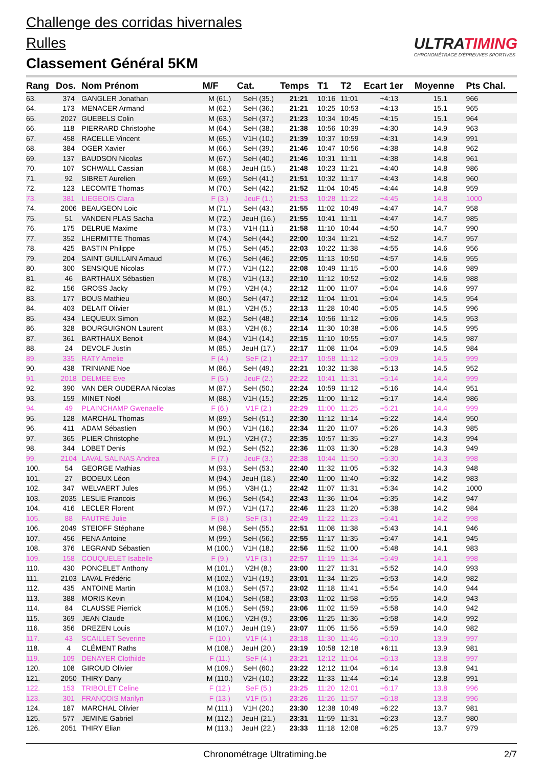Challenge des corridas hivernales
Rulles
Classement Général 5KM
ULTRATIMING
CHRONOMÉTRAGE D'ÉPREUVES SPORTIVES
| Rang | Dos. | Nom Prénom | M/F | Cat. | Temps | T1 | T2 | Ecart 1er | Moyenne | Pts Chal. |
| --- | --- | --- | --- | --- | --- | --- | --- | --- | --- | --- |
| 63. | 374 | GANGLER Jonathan | M (61.) | SeH (35.) | 21:21 | 10:16 | 11:01 | +4:13 | 15.1 | 966 |
| 64. | 173 | MENACER Armand | M (62.) | SeH (36.) | 21:21 | 10:25 | 10:53 | +4:13 | 15.1 | 965 |
| 65. | 2027 | GUEBELS Colin | M (63.) | SeH (37.) | 21:23 | 10:34 | 10:45 | +4:15 | 15.1 | 964 |
| 66. | 118 | PIERRARD Christophe | M (64.) | SeH (38.) | 21:38 | 10:56 | 10:39 | +4:30 | 14.9 | 963 |
| 67. | 458 | RACELLE Vincent | M (65.) | V1H (10.) | 21:39 | 10:37 | 10:59 | +4:31 | 14.9 | 991 |
| 68. | 384 | OGER Xavier | M (66.) | SeH (39.) | 21:46 | 10:47 | 10:56 | +4:38 | 14.8 | 962 |
| 69. | 137 | BAUDSON Nicolas | M (67.) | SeH (40.) | 21:46 | 10:31 | 11:11 | +4:38 | 14.8 | 961 |
| 70. | 107 | SCHWALL Cassian | M (68.) | JeuH (15.) | 21:48 | 10:23 | 11:21 | +4:40 | 14.8 | 986 |
| 71. | 92 | SIBRET Aurelien | M (69.) | SeH (41.) | 21:51 | 10:32 | 11:17 | +4:43 | 14.8 | 960 |
| 72. | 123 | LECOMTE Thomas | M (70.) | SeH (42.) | 21:52 | 11:04 | 10:45 | +4:44 | 14.8 | 959 |
| 73. | 381 | LIEGEOIS Clara | F (3.) | JeuF (1.) | 21:53 | 10:28 | 11:22 | +4:45 | 14.8 | 1000 |
| 74. | 2006 | BEAUGEON Loic | M (71.) | SeH (43.) | 21:55 | 11:02 | 10:49 | +4:47 | 14.7 | 958 |
| 75. | 51 | VANDEN PLAS Sacha | M (72.) | JeuH (16.) | 21:55 | 10:41 | 11:11 | +4:47 | 14.7 | 985 |
| 76. | 175 | DELRUE Maxime | M (73.) | V1H (11.) | 21:58 | 11:10 | 10:44 | +4:50 | 14.7 | 990 |
| 77. | 352 | LHERMITTE Thomas | M (74.) | SeH (44.) | 22:00 | 10:34 | 11:21 | +4:52 | 14.7 | 957 |
| 78. | 425 | BASTIN Philippe | M (75.) | SeH (45.) | 22:03 | 10:22 | 11:38 | +4:55 | 14.6 | 956 |
| 79. | 204 | SAINT GUILLAIN Arnaud | M (76.) | SeH (46.) | 22:05 | 11:13 | 10:50 | +4:57 | 14.6 | 955 |
| 80. | 300 | SENSIQUE Nicolas | M (77.) | V1H (12.) | 22:08 | 10:49 | 11:15 | +5:00 | 14.6 | 989 |
| 81. | 46 | BARTHAUX Sébastien | M (78.) | V1H (13.) | 22:10 | 11:12 | 10:52 | +5:02 | 14.6 | 988 |
| 82. | 156 | GROSS Jacky | M (79.) | V2H (4.) | 22:12 | 11:00 | 11:07 | +5:04 | 14.6 | 997 |
| 83. | 177 | BOUS Mathieu | M (80.) | SeH (47.) | 22:12 | 11:04 | 11:01 | +5:04 | 14.5 | 954 |
| 84. | 403 | DELAIT Olivier | M (81.) | V2H (5.) | 22:13 | 11:28 | 10:40 | +5:05 | 14.5 | 996 |
| 85. | 434 | LEQUEUX Simon | M (82.) | SeH (48.) | 22:14 | 10:56 | 11:12 | +5:06 | 14.5 | 953 |
| 86. | 328 | BOURGUIGNON Laurent | M (83.) | V2H (6.) | 22:14 | 11:30 | 10:38 | +5:06 | 14.5 | 995 |
| 87. | 361 | BARTHAUX Benoit | M (84.) | V1H (14.) | 22:15 | 11:10 | 10:55 | +5:07 | 14.5 | 987 |
| 88. | 24 | DEVOLF Justin | M (85.) | JeuH (17.) | 22:17 | 11:08 | 11:04 | +5:09 | 14.5 | 984 |
| 89. | 335 | RATY Amelie | F (4.) | SeF (2.) | 22:17 | 10:58 | 11:12 | +5:09 | 14.5 | 999 |
| 90. | 438 | TRINIANE Noe | M (86.) | SeH (49.) | 22:21 | 10:32 | 11:38 | +5:13 | 14.5 | 952 |
| 91. | 2018 | DELMEE Eve | F (5.) | JeuF (2.) | 22:22 | 10:41 | 11:31 | +5:14 | 14.4 | 999 |
| 92. | 390 | VAN DER OUDERAA Nicolas | M (87.) | SeH (50.) | 22:24 | 10:59 | 11:12 | +5:16 | 14.4 | 951 |
| 93. | 159 | MINET Noël | M (88.) | V1H (15.) | 22:25 | 11:00 | 11:12 | +5:17 | 14.4 | 986 |
| 94. | 49 | PLAINCHAMP Gwenaelle | F (6.) | V1F (2.) | 22:29 | 11:00 | 11:25 | +5:21 | 14.4 | 999 |
| 95. | 128 | MARCHAL Thomas | M (89.) | SeH (51.) | 22:30 | 11:12 | 11:14 | +5:22 | 14.4 | 950 |
| 96. | 411 | ADAM Sébastien | M (90.) | V1H (16.) | 22:34 | 11:20 | 11:07 | +5:26 | 14.3 | 985 |
| 97. | 365 | PLIER Christophe | M (91.) | V2H (7.) | 22:35 | 10:57 | 11:35 | +5:27 | 14.3 | 994 |
| 98. | 344 | LOBET Denis | M (92.) | SeH (52.) | 22:36 | 11:03 | 11:30 | +5:28 | 14.3 | 949 |
| 99. | 2104 | LAVAL SALINAS Andrea | F (7.) | JeuF (3.) | 22:38 | 10:44 | 11:50 | +5:30 | 14.3 | 998 |
| 100. | 54 | GEORGE Mathias | M (93.) | SeH (53.) | 22:40 | 11:32 | 11:05 | +5:32 | 14.3 | 948 |
| 101. | 27 | BODEUX Léon | M (94.) | JeuH (18.) | 22:40 | 11:00 | 11:40 | +5:32 | 14.2 | 983 |
| 102. | 347 | WELVAERT Jules | M (95.) | V3H (1.) | 22:42 | 11:07 | 11:31 | +5:34 | 14.2 | 1000 |
| 103. | 2035 | LESLIE Francois | M (96.) | SeH (54.) | 22:43 | 11:36 | 11:04 | +5:35 | 14.2 | 947 |
| 104. | 416 | LECLER Florent | M (97.) | V1H (17.) | 22:46 | 11:23 | 11:20 | +5:38 | 14.2 | 984 |
| 105. | 88 | FAUTRÉ Julie | F (8.) | SeF (3.) | 22:49 | 11:22 | 11:23 | +5:41 | 14.2 | 998 |
| 106. | 2049 | STEIOFF Stéphane | M (98.) | SeH (55.) | 22:51 | 11:08 | 11:38 | +5:43 | 14.1 | 946 |
| 107. | 456 | FENA Antoine | M (99.) | SeH (56.) | 22:55 | 11:17 | 11:35 | +5:47 | 14.1 | 945 |
| 108. | 376 | LEGRAND Sébastien | M (100.) | V1H (18.) | 22:56 | 11:52 | 11:00 | +5:48 | 14.1 | 983 |
| 109. | 158 | COUQUELET Isabelle | F (9.) | V1F (3.) | 22:57 | 11:19 | 11:34 | +5:49 | 14.1 | 998 |
| 110. | 430 | PONCELET Anthony | M (101.) | V2H (8.) | 23:00 | 11:27 | 11:31 | +5:52 | 14.0 | 993 |
| 111. | 2103 | LAVAL Frédéric | M (102.) | V1H (19.) | 23:01 | 11:34 | 11:25 | +5:53 | 14.0 | 982 |
| 112. | 435 | ANTOINE Martin | M (103.) | SeH (57.) | 23:02 | 11:18 | 11:41 | +5:54 | 14.0 | 944 |
| 113. | 388 | MORIS Kevin | M (104.) | SeH (58.) | 23:03 | 11:02 | 11:58 | +5:55 | 14.0 | 943 |
| 114. | 84 | CLAUSSE Pierrick | M (105.) | SeH (59.) | 23:06 | 11:02 | 11:59 | +5:58 | 14.0 | 942 |
| 115. | 369 | JEAN Claude | M (106.) | V2H (9.) | 23:06 | 11:25 | 11:36 | +5:58 | 14.0 | 992 |
| 116. | 356 | DREZEN Louis | M (107.) | JeuH (19.) | 23:07 | 11:05 | 11:56 | +5:59 | 14.0 | 982 |
| 117. | 43 | SCAILLET Severine | F (10.) | V1F (4.) | 23:18 | 11:30 | 11:46 | +6:10 | 13.9 | 997 |
| 118. | 4 | CLÉMENT Raths | M (108.) | JeuH (20.) | 23:19 | 10:58 | 12:18 | +6:11 | 13.9 | 981 |
| 119. | 109 | DENAYER Clothilde | F (11.) | SeF (4.) | 23:21 | 12:12 | 11:04 | +6:13 | 13.8 | 997 |
| 120. | 108 | GIROUD Olivier | M (109.) | SeH (60.) | 23:22 | 12:12 | 11:04 | +6:14 | 13.8 | 941 |
| 121. | 2050 | THIRY Dany | M (110.) | V2H (10.) | 23:22 | 11:33 | 11:44 | +6:14 | 13.8 | 991 |
| 122. | 153 | TRIBOLET Celine | F (12.) | SeF (5.) | 23:25 | 11:20 | 12:01 | +6:17 | 13.8 | 996 |
| 123. | 301 | FRANÇOIS Marilyn | F (13.) | V1F (5.) | 23:26 | 11:26 | 11:57 | +6:18 | 13.8 | 996 |
| 124. | 187 | MARCHAL Olivier | M (111.) | V1H (20.) | 23:30 | 12:38 | 10:49 | +6:22 | 13.7 | 981 |
| 125. | 577 | JEMINE Gabriel | M (112.) | JeuH (21.) | 23:31 | 11:59 | 11:31 | +6:23 | 13.7 | 980 |
| 126. | 2051 | THIRY Elian | M (113.) | JeuH (22.) | 23:33 | 11:18 | 12:08 | +6:25 | 13.7 | 979 |
Chronométrage Ultratiming.be 2/7